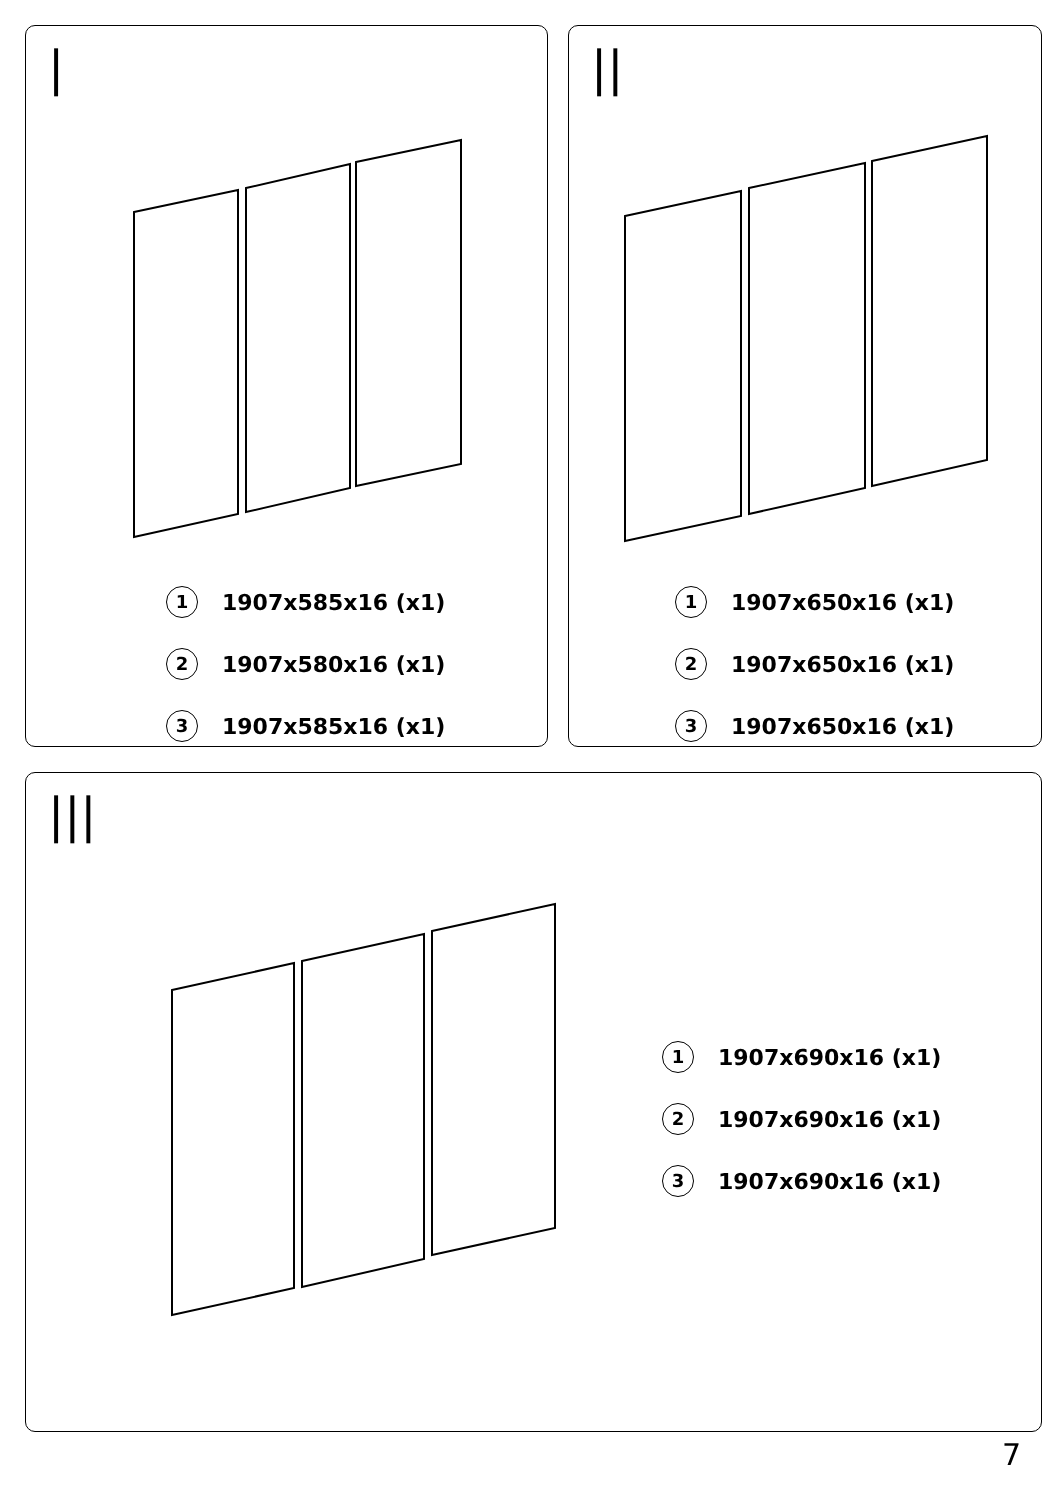|
1 1907x585x16 (x1)
2 1907x580x16 (x1)
3 1907x585x16 (x1)
||
1 1907x650x16 (x1)
2 1907x650x16 (x1)
3 1907x650x16 (x1)
|||
1 1907x690x16 (x1)
2 1907x690x16 (x1)
3 1907x690x16 (x1)
7